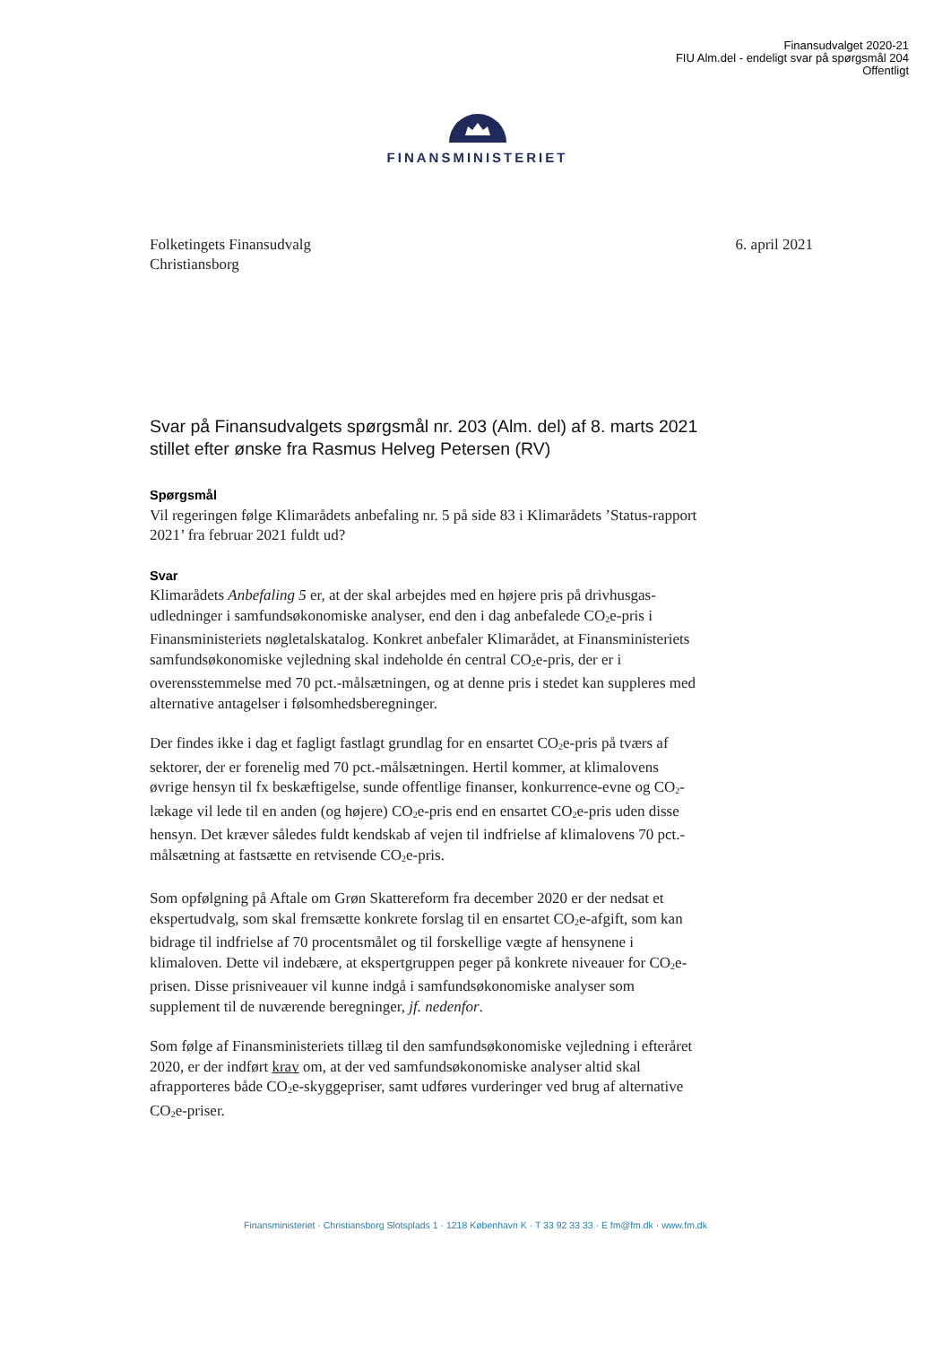Finansudvalget 2020-21
FIU Alm.del - endeligt svar på spørgsmål 204
Offentligt
FINANSMINISTERIET
Folketingets Finansudvalg
Christiansborg
6. april 2021
Svar på Finansudvalgets spørgsmål nr. 203 (Alm. del) af 8. marts 2021 stillet efter ønske fra Rasmus Helveg Petersen (RV)
Spørgsmål
Vil regeringen følge Klimarådets anbefaling nr. 5 på side 83 i Klimarådets ’Status-rapport 2021’ fra februar 2021 fuldt ud?
Svar
Klimarådets Anbefaling 5 er, at der skal arbejdes med en højere pris på drivhusgas-udledninger i samfundsøkonomiske analyser, end den i dag anbefalede CO<sub>2</sub>e-pris i Finansministeriets nøgletalskatalog. Konkret anbefaler Klimarådet, at Finansministeriets samfundsøkonomiske vejledning skal indeholde én central CO<sub>2</sub>e-pris, der er i overensstemmelse med 70 pct.-målsætningen, og at denne pris i stedet kan suppleres med alternative antagelser i følsomhedsberegninger.
Der findes ikke i dag et fagligt fastlagt grundlag for en ensartet CO<sub>2</sub>e-pris på tværs af sektorer, der er forenelig med 70 pct.-målsætningen. Hertil kommer, at klimalovens øvrige hensyn til fx beskæftigelse, sunde offentlige finanser, konkurrence-evne og CO<sub>2</sub>-lækage vil lede til en anden (og højere) CO<sub>2</sub>e-pris end en ensartet CO<sub>2</sub>e-pris uden disse hensyn. Det kræver således fuldt kendskab af vejen til indfrielse af klimalovens 70 pct.-målsætning at fastsætte en retvisende CO<sub>2</sub>e-pris.
Som opfølgning på Aftale om Grøn Skattereform fra december 2020 er der nedsat et ekspertudvalg, som skal fremsætte konkrete forslag til en ensartet CO<sub>2</sub>e-afgift, som kan bidrage til indfrielse af 70 procentsmålet og til forskellige vægte af hensynene i klimaloven. Dette vil indebære, at ekspertgruppen peger på konkrete niveauer for CO<sub>2</sub>e-prisen. Disse prisniveauer vil kunne indgå i samfundsøkonomiske analyser som supplement til de nuværende beregninger, jf. nedenfor.
Som følge af Finansministeriets tillæg til den samfundsøkonomiske vejledning i efteråret 2020, er der indført krav om, at der ved samfundsøkonomiske analyser altid skal afrapporteres både CO<sub>2</sub>e-skyggepriser, samt udføres vurderinger ved brug af alternative CO<sub>2</sub>e-priser.
Finansministeriet · Christiansborg Slotsplads 1 · 1218 København K · T 33 92 33 33 · E fm@fm.dk · www.fm.dk